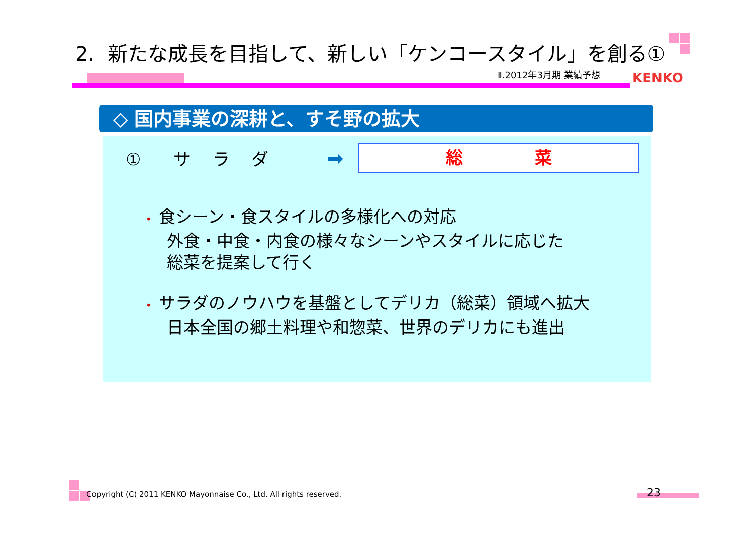2. 新たな成長を目指して、新しい「ケンコースタイル」を創る①
Ⅱ.2012年3月期 業績予想 KENKO
◇ 国内事業の深耕と、すそ野の拡大
① サ ラ ダ ➡ 総 菜
• 食シーン・食スタイルの多様化への対応
外食・中食・内食の様々なシーンやスタイルに応じた
総菜を提案して行く
• サラダのノウハウを基盤としてデリカ（総菜）領域へ拡大
日本全国の郷土料理や和惣菜、世界のデリカにも進出
Copyright (C) 2011 KENKO Mayonnaise Co., Ltd. All rights reserved.
23